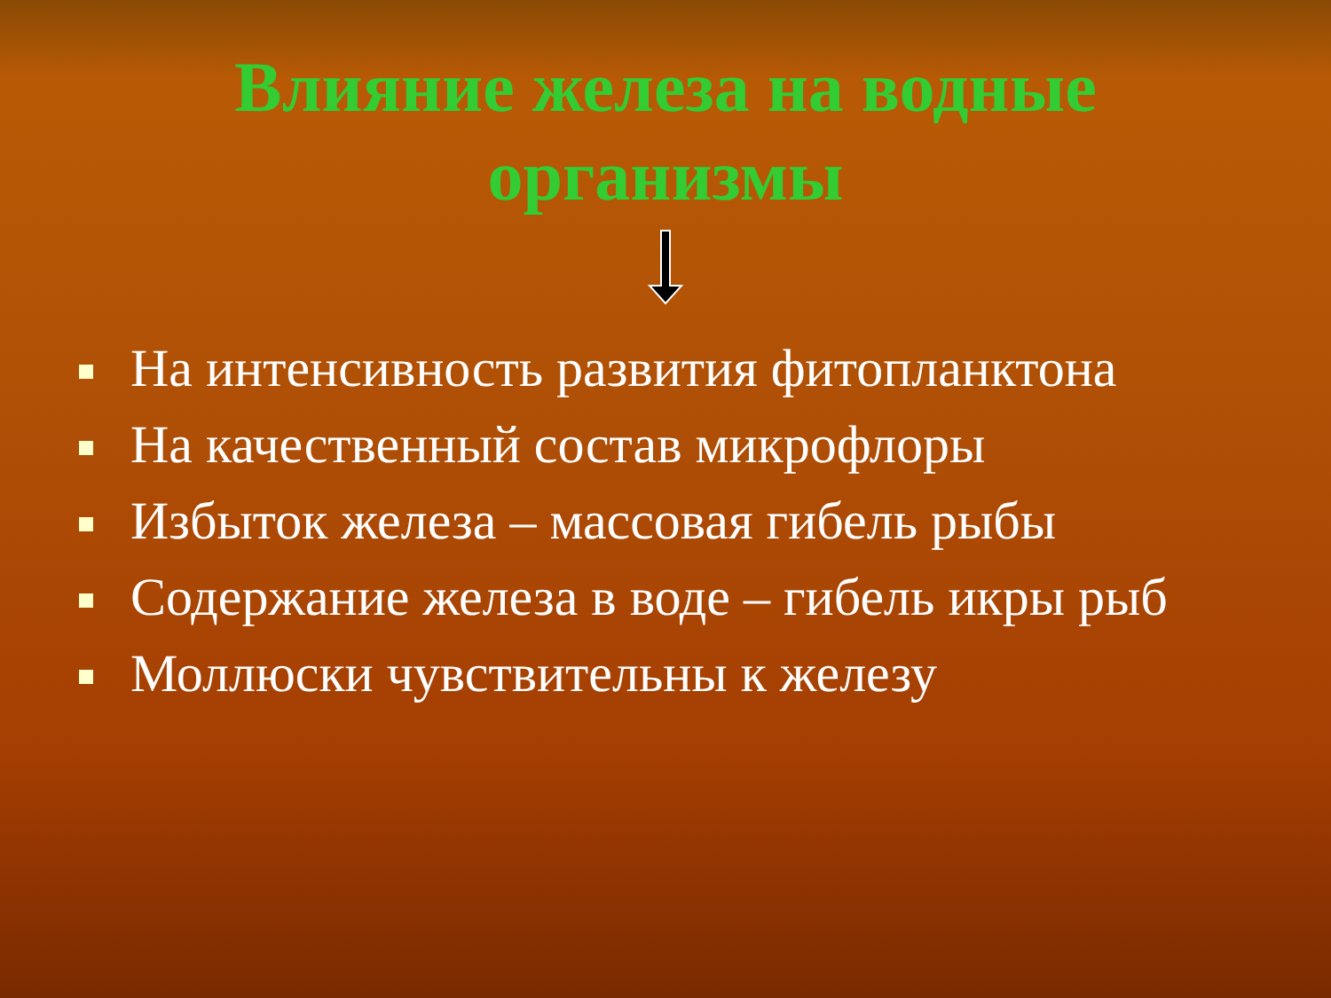Влияние железа на водные
организмы
На интенсивность развития фитопланктона
На качественный состав микрофлоры
Избыток железа – массовая гибель рыбы
Содержание железа в воде – гибель икры рыб
Моллюски чувствительны к железу